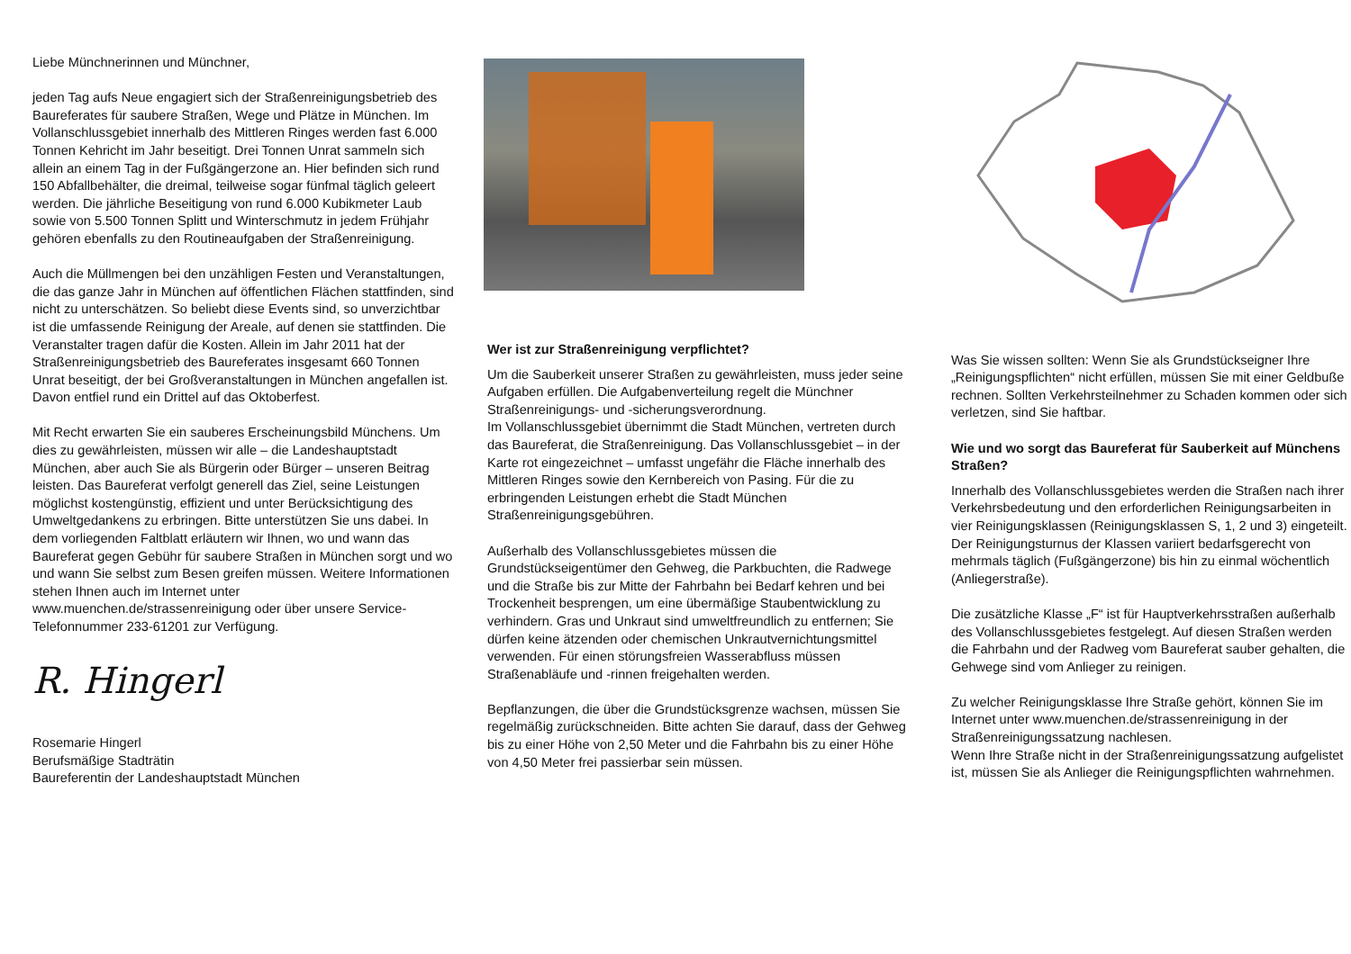Liebe Münchnerinnen und Münchner,
jeden Tag aufs Neue engagiert sich der Straßenreinigungsbetrieb des Baureferates für saubere Straßen, Wege und Plätze in München. Im Vollanschluss­gebiet innerhalb des Mittleren Ringes werden fast 6.000 Tonnen Kehricht im Jahr beseitigt. Drei Tonnen Unrat sammeln sich allein an einem Tag in der Fußgängerzone an. Hier befinden sich rund 150 Abfallbehälter, die dreimal, teilweise sogar fünfmal täglich geleert werden. Die jährliche Beseitigung von rund 6.000 Kubikmeter Laub sowie von 5.500 Tonnen Splitt und Winterschmutz in jedem Frühjahr gehören ebenfalls zu den Routineaufgaben der Straßenreinigung.
Auch die Müllmengen bei den unzähligen Festen und Veranstaltungen, die das ganze Jahr in München auf öffentlichen Flächen stattfinden, sind nicht zu unter­schätzen. So beliebt diese Events sind, so unverzichtbar ist die umfassende Reinigung der Areale, auf denen sie stattfinden. Die Veranstalter tragen dafür die Kosten. Allein im Jahr 2011 hat der Straßenreinigungsbetrieb des Baureferates insgesamt 660 Tonnen Unrat beseitigt, der bei Großveranstaltungen in München angefallen ist. Davon entfiel rund ein Drittel auf das Oktoberfest.
Mit Recht erwarten Sie ein sauberes Erscheinungsbild Münchens. Um dies zu gewährleisten, müssen wir alle – die Landeshauptstadt München, aber auch Sie als Bürgerin oder Bürger – unseren Beitrag leisten. Das Baureferat verfolgt generell das Ziel, seine Leistungen möglichst kostengünstig, effizient und unter Berück­sichtigung des Umweltgedankens zu erbringen. Bitte unterstützen Sie uns dabei. In dem vorliegenden Faltblatt erläutern wir Ihnen, wo und wann das Baureferat gegen Gebühr für saubere Straßen in München sorgt und wo und wann Sie selbst zum Besen greifen müssen. Weitere Informationen stehen Ihnen auch im Internet unter www.muenchen.de/strassenreinigung oder über unsere Service-Telefonnummer 233-61201 zur Verfügung.
R. Hingerl
Rosemarie Hingerl
Berufsmäßige Stadträtin
Baureferentin der Landeshauptstadt München
Wer ist zur Straßenreinigung verpflichtet?
Um die Sauberkeit unserer Straßen zu gewährleisten, muss jeder seine Aufgaben erfüllen. Die Aufgaben­verteilung regelt die Münchner Straßenreinigungs- und -sicherungsverordnung.
Im Vollanschlussgebiet übernimmt die Stadt München, vertreten durch das Baureferat, die Straßenreinigung. Das Vollanschlussgebiet – in der Karte rot eingezeichnet – umfasst ungefähr die Fläche innerhalb des Mittleren Ringes sowie den Kernbereich von Pasing. Für die zu erbringenden Leistungen erhebt die Stadt München Straßenreinigungsgebühren.
Außerhalb des Vollanschlussgebietes müssen die Grundstückseigentümer den Gehweg, die Parkbuchten, die Radwege und die Straße bis zur Mitte der Fahrbahn bei Bedarf kehren und bei Trockenheit besprengen, um eine übermäßige Staubentwicklung zu verhindern. Gras und Unkraut sind umweltfreundlich zu entfernen; Sie dürfen keine ätzenden oder chemischen Unkrautvernichtungs­mittel verwenden. Für einen störungsfreien Wasserabfluss müssen Straßenabläufe und -rinnen freigehalten werden.
Bepflanzungen, die über die Grundstücksgrenze wachsen, müssen Sie regelmäßig zurückschneiden. Bitte achten Sie darauf, dass der Gehweg bis zu einer Höhe von 2,50 Meter und die Fahrbahn bis zu einer Höhe von 4,50 Meter frei passierbar sein müssen.
Was Sie wissen sollten: Wenn Sie als Grundstückseigner Ihre „Reinigungspflichten“ nicht erfüllen, müssen Sie mit einer Geldbuße rechnen. Sollten Verkehrsteilnehmer zu Schaden kommen oder sich verletzen, sind Sie haftbar.
Wie und wo sorgt das Baureferat für Sauberkeit auf Münchens Straßen?
Innerhalb des Vollanschlussgebietes werden die Straßen nach ihrer Verkehrsbedeutung und den erforderlichen Reinigungsarbeiten in vier Reinigungsklassen (Reinigungsklassen S, 1, 2 und 3) eingeteilt.
Der Reinigungsturnus der Klassen variiert bedarfsgerecht von mehrmals täglich (Fußgängerzone) bis hin zu einmal wöchentlich (Anliegerstraße).
Die zusätzliche Klasse „F“ ist für Hauptverkehrsstraßen außerhalb des Vollanschlussgebietes festgelegt. Auf diesen Straßen werden die Fahrbahn und der Radweg vom Baureferat sauber gehalten, die Gehwege sind vom Anlieger zu reinigen.
Zu welcher Reinigungsklasse Ihre Straße gehört, können Sie im Internet unter www.muenchen.de/strassenreinigung in der Straßenreinigungssatzung nachlesen.
Wenn Ihre Straße nicht in der Straßenreinigungssatzung aufgelistet ist, müssen Sie als Anlieger die Reinigungspflichten wahrnehmen.